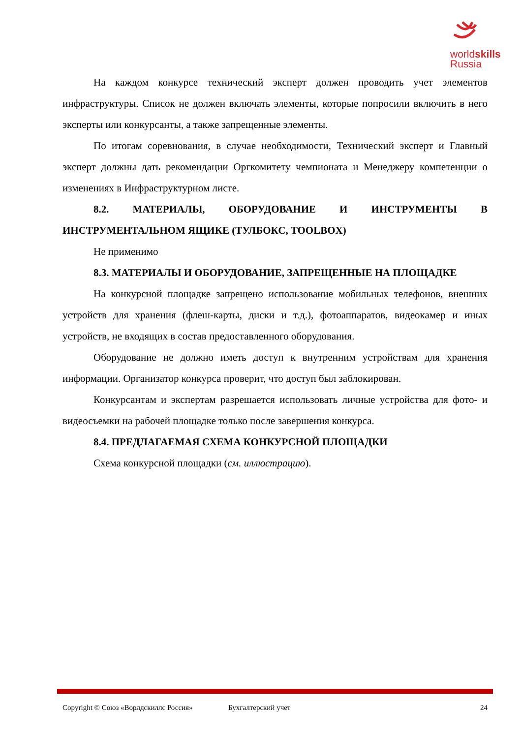worldskills
Russia
На каждом конкурсе технический эксперт должен проводить учет элементов инфраструктуры. Список не должен включать элементы, которые попросили включить в него эксперты или конкурсанты, а также запрещенные элементы.
По итогам соревнования, в случае необходимости, Технический эксперт и Главный эксперт должны дать рекомендации Оргкомитету чемпионата и Менеджеру компетенции о изменениях в Инфраструктурном листе.
8.2. МАТЕРИАЛЫ, ОБОРУДОВАНИЕ И ИНСТРУМЕНТЫ В ИНСТРУМЕНТАЛЬНОМ ЯЩИКЕ (ТУЛБОКС, TOOLBOX)
Не применимо
8.3. МАТЕРИАЛЫ И ОБОРУДОВАНИЕ, ЗАПРЕЩЕННЫЕ НА ПЛОЩАДКЕ
На конкурсной площадке запрещено использование мобильных телефонов, внешних устройств для хранения (флеш-карты, диски и т.д.), фотоаппаратов, видеокамер и иных устройств, не входящих в состав предоставленного оборудования.
Оборудование не должно иметь доступ к внутренним устройствам для хранения информации. Организатор конкурса проверит, что доступ был заблокирован.
Конкурсантам и экспертам разрешается использовать личные устройства для фото- и видеосъемки на рабочей площадке только после завершения конкурса.
8.4. ПРЕДЛАГАЕМАЯ СХЕМА КОНКУРСНОЙ ПЛОЩАДКИ
Схема конкурсной площадки (см. иллюстрацию).
Copyright © Союз «Ворлдскиллс Россия» Бухгалтерский учет 24